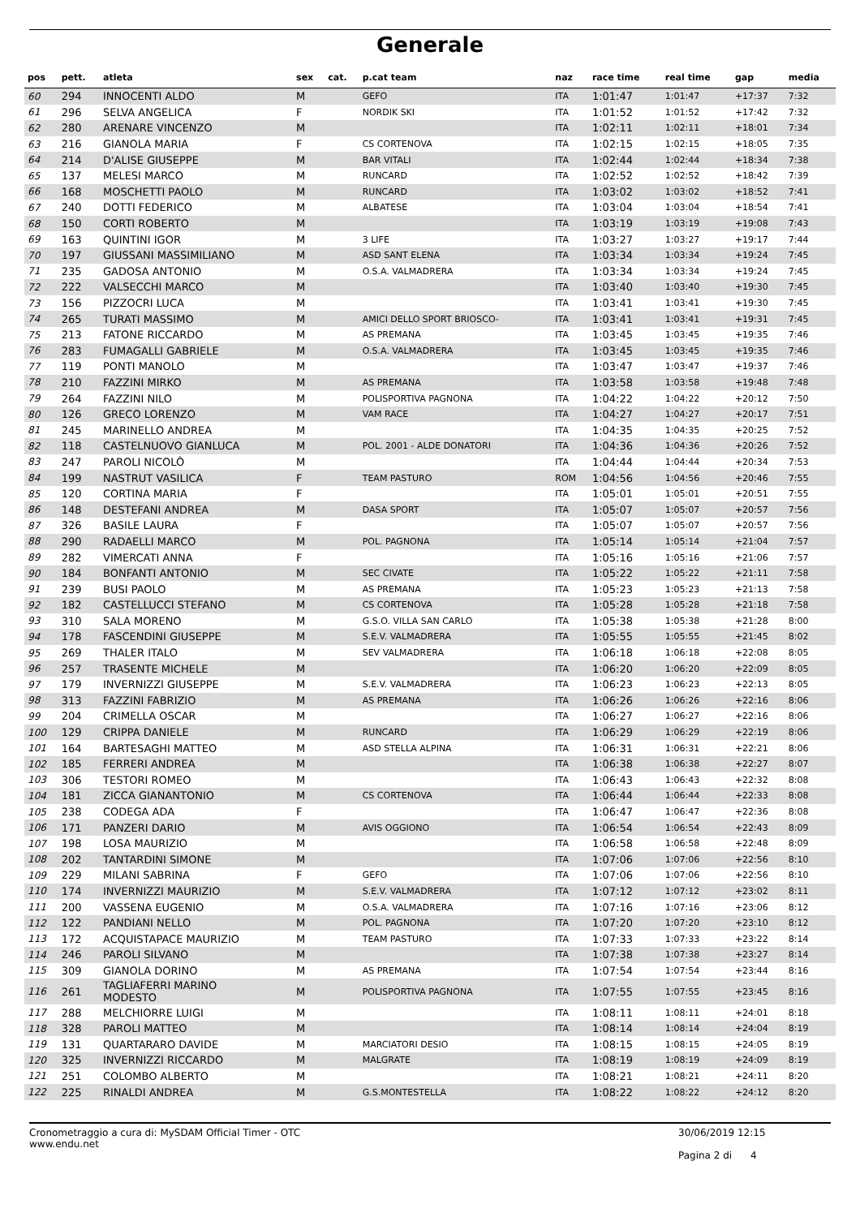Generale
| pos | pett. | atleta | sex | cat. | p.cat team | naz | race time | real time | gap | media |
| --- | --- | --- | --- | --- | --- | --- | --- | --- | --- | --- |
| 60 | 294 | INNOCENTI ALDO | M | | GEFO | ITA | 1:01:47 | 1:01:47 | +17:37 | 7:32 |
| 61 | 296 | SELVA ANGELICA | F | | NORDIK SKI | ITA | 1:01:52 | 1:01:52 | +17:42 | 7:32 |
| 62 | 280 | ARENARE VINCENZO | M | | | ITA | 1:02:11 | 1:02:11 | +18:01 | 7:34 |
| 63 | 216 | GIANOLA MARIA | F | | CS CORTENOVA | ITA | 1:02:15 | 1:02:15 | +18:05 | 7:35 |
| 64 | 214 | D'ALISE GIUSEPPE | M | | BAR VITALI | ITA | 1:02:44 | 1:02:44 | +18:34 | 7:38 |
| 65 | 137 | MELESI MARCO | M | | RUNCARD | ITA | 1:02:52 | 1:02:52 | +18:42 | 7:39 |
| 66 | 168 | MOSCHETTI PAOLO | M | | RUNCARD | ITA | 1:03:02 | 1:03:02 | +18:52 | 7:41 |
| 67 | 240 | DOTTI FEDERICO | M | | ALBATESE | ITA | 1:03:04 | 1:03:04 | +18:54 | 7:41 |
| 68 | 150 | CORTI ROBERTO | M | | | ITA | 1:03:19 | 1:03:19 | +19:08 | 7:43 |
| 69 | 163 | QUINTINI IGOR | M | | 3 LIFE | ITA | 1:03:27 | 1:03:27 | +19:17 | 7:44 |
| 70 | 197 | GIUSSANI MASSIMILIANO | M | | ASD SANT ELENA | ITA | 1:03:34 | 1:03:34 | +19:24 | 7:45 |
| 71 | 235 | GADOSA ANTONIO | M | | O.S.A. VALMADRERA | ITA | 1:03:34 | 1:03:34 | +19:24 | 7:45 |
| 72 | 222 | VALSECCHI MARCO | M | | | ITA | 1:03:40 | 1:03:40 | +19:30 | 7:45 |
| 73 | 156 | PIZZOCRI LUCA | M | | | ITA | 1:03:41 | 1:03:41 | +19:30 | 7:45 |
| 74 | 265 | TURATI MASSIMO | M | | AMICI DELLO SPORT BRIOSCO- | ITA | 1:03:41 | 1:03:41 | +19:31 | 7:45 |
| 75 | 213 | FATONE RICCARDO | M | | AS PREMANA | ITA | 1:03:45 | 1:03:45 | +19:35 | 7:46 |
| 76 | 283 | FUMAGALLI GABRIELE | M | | O.S.A. VALMADRERA | ITA | 1:03:45 | 1:03:45 | +19:35 | 7:46 |
| 77 | 119 | PONTI MANOLO | M | | | ITA | 1:03:47 | 1:03:47 | +19:37 | 7:46 |
| 78 | 210 | FAZZINI MIRKO | M | | AS PREMANA | ITA | 1:03:58 | 1:03:58 | +19:48 | 7:48 |
| 79 | 264 | FAZZINI NILO | M | | POLISPORTIVA PAGNONA | ITA | 1:04:22 | 1:04:22 | +20:12 | 7:50 |
| 80 | 126 | GRECO LORENZO | M | | VAM RACE | ITA | 1:04:27 | 1:04:27 | +20:17 | 7:51 |
| 81 | 245 | MARINELLO ANDREA | M | | | ITA | 1:04:35 | 1:04:35 | +20:25 | 7:52 |
| 82 | 118 | CASTELNUOVO GIANLUCA | M | | POL. 2001 - ALDE DONATORI | ITA | 1:04:36 | 1:04:36 | +20:26 | 7:52 |
| 83 | 247 | PAROLI NICOLÒ | M | | | ITA | 1:04:44 | 1:04:44 | +20:34 | 7:53 |
| 84 | 199 | NASTRUT VASILICA | F | | TEAM PASTURO | ROM | 1:04:56 | 1:04:56 | +20:46 | 7:55 |
| 85 | 120 | CORTINA MARIA | F | | | ITA | 1:05:01 | 1:05:01 | +20:51 | 7:55 |
| 86 | 148 | DESTEFANI ANDREA | M | | DASA SPORT | ITA | 1:05:07 | 1:05:07 | +20:57 | 7:56 |
| 87 | 326 | BASILE LAURA | F | | | ITA | 1:05:07 | 1:05:07 | +20:57 | 7:56 |
| 88 | 290 | RADAELLI MARCO | M | | POL. PAGNONA | ITA | 1:05:14 | 1:05:14 | +21:04 | 7:57 |
| 89 | 282 | VIMERCATI ANNA | F | | | ITA | 1:05:16 | 1:05:16 | +21:06 | 7:57 |
| 90 | 184 | BONFANTI ANTONIO | M | | SEC CIVATE | ITA | 1:05:22 | 1:05:22 | +21:11 | 7:58 |
| 91 | 239 | BUSI PAOLO | M | | AS PREMANA | ITA | 1:05:23 | 1:05:23 | +21:13 | 7:58 |
| 92 | 182 | CASTELLUCCI STEFANO | M | | CS CORTENOVA | ITA | 1:05:28 | 1:05:28 | +21:18 | 7:58 |
| 93 | 310 | SALA MORENO | M | | G.S.O. VILLA SAN CARLO | ITA | 1:05:38 | 1:05:38 | +21:28 | 8:00 |
| 94 | 178 | FASCENDINI GIUSEPPE | M | | S.E.V. VALMADRERA | ITA | 1:05:55 | 1:05:55 | +21:45 | 8:02 |
| 95 | 269 | THALER ITALO | M | | SEV VALMADRERA | ITA | 1:06:18 | 1:06:18 | +22:08 | 8:05 |
| 96 | 257 | TRASENTE MICHELE | M | | | ITA | 1:06:20 | 1:06:20 | +22:09 | 8:05 |
| 97 | 179 | INVERNIZZI GIUSEPPE | M | | S.E.V. VALMADRERA | ITA | 1:06:23 | 1:06:23 | +22:13 | 8:05 |
| 98 | 313 | FAZZINI FABRIZIO | M | | AS PREMANA | ITA | 1:06:26 | 1:06:26 | +22:16 | 8:06 |
| 99 | 204 | CRIMELLA OSCAR | M | | | ITA | 1:06:27 | 1:06:27 | +22:16 | 8:06 |
| 100 | 129 | CRIPPA DANIELE | M | | RUNCARD | ITA | 1:06:29 | 1:06:29 | +22:19 | 8:06 |
| 101 | 164 | BARTESAGHI MATTEO | M | | ASD STELLA ALPINA | ITA | 1:06:31 | 1:06:31 | +22:21 | 8:06 |
| 102 | 185 | FERRERI ANDREA | M | | | ITA | 1:06:38 | 1:06:38 | +22:27 | 8:07 |
| 103 | 306 | TESTORI ROMEO | M | | | ITA | 1:06:43 | 1:06:43 | +22:32 | 8:08 |
| 104 | 181 | ZICCA GIANANTONIO | M | | CS CORTENOVA | ITA | 1:06:44 | 1:06:44 | +22:33 | 8:08 |
| 105 | 238 | CODEGA ADA | F | | | ITA | 1:06:47 | 1:06:47 | +22:36 | 8:08 |
| 106 | 171 | PANZERI DARIO | M | | AVIS OGGIONO | ITA | 1:06:54 | 1:06:54 | +22:43 | 8:09 |
| 107 | 198 | LOSA MAURIZIO | M | | | ITA | 1:06:58 | 1:06:58 | +22:48 | 8:09 |
| 108 | 202 | TANTARDINI SIMONE | M | | | ITA | 1:07:06 | 1:07:06 | +22:56 | 8:10 |
| 109 | 229 | MILANI SABRINA | F | | GEFO | ITA | 1:07:06 | 1:07:06 | +22:56 | 8:10 |
| 110 | 174 | INVERNIZZI MAURIZIO | M | | S.E.V. VALMADRERA | ITA | 1:07:12 | 1:07:12 | +23:02 | 8:11 |
| 111 | 200 | VASSENA EUGENIO | M | | O.S.A. VALMADRERA | ITA | 1:07:16 | 1:07:16 | +23:06 | 8:12 |
| 112 | 122 | PANDIANI NELLO | M | | POL. PAGNONA | ITA | 1:07:20 | 1:07:20 | +23:10 | 8:12 |
| 113 | 172 | ACQUISTAPACE MAURIZIO | M | | TEAM PASTURO | ITA | 1:07:33 | 1:07:33 | +23:22 | 8:14 |
| 114 | 246 | PAROLI SILVANO | M | | | ITA | 1:07:38 | 1:07:38 | +23:27 | 8:14 |
| 115 | 309 | GIANOLA DORINO | M | | AS PREMANA | ITA | 1:07:54 | 1:07:54 | +23:44 | 8:16 |
| 116 | 261 | TAGLIAFERRI MARINO MODESTO | M | | POLISPORTIVA PAGNONA | ITA | 1:07:55 | 1:07:55 | +23:45 | 8:16 |
| 117 | 288 | MELCHIORRE LUIGI | M | | | ITA | 1:08:11 | 1:08:11 | +24:01 | 8:18 |
| 118 | 328 | PAROLI MATTEO | M | | | ITA | 1:08:14 | 1:08:14 | +24:04 | 8:19 |
| 119 | 131 | QUARTARARO DAVIDE | M | | MARCIATORI DESIO | ITA | 1:08:15 | 1:08:15 | +24:05 | 8:19 |
| 120 | 325 | INVERNIZZI RICCARDO | M | | MALGRATE | ITA | 1:08:19 | 1:08:19 | +24:09 | 8:19 |
| 121 | 251 | COLOMBO ALBERTO | M | | | ITA | 1:08:21 | 1:08:21 | +24:11 | 8:20 |
| 122 | 225 | RINALDI ANDREA | M | | G.S.MONTESTELLA | ITA | 1:08:22 | 1:08:22 | +24:12 | 8:20 |
Cronometraggio a cura di: MySDAM Official Timer - OTC
www.endu.net
30/06/2019 12:15
Pagina 2 di 4